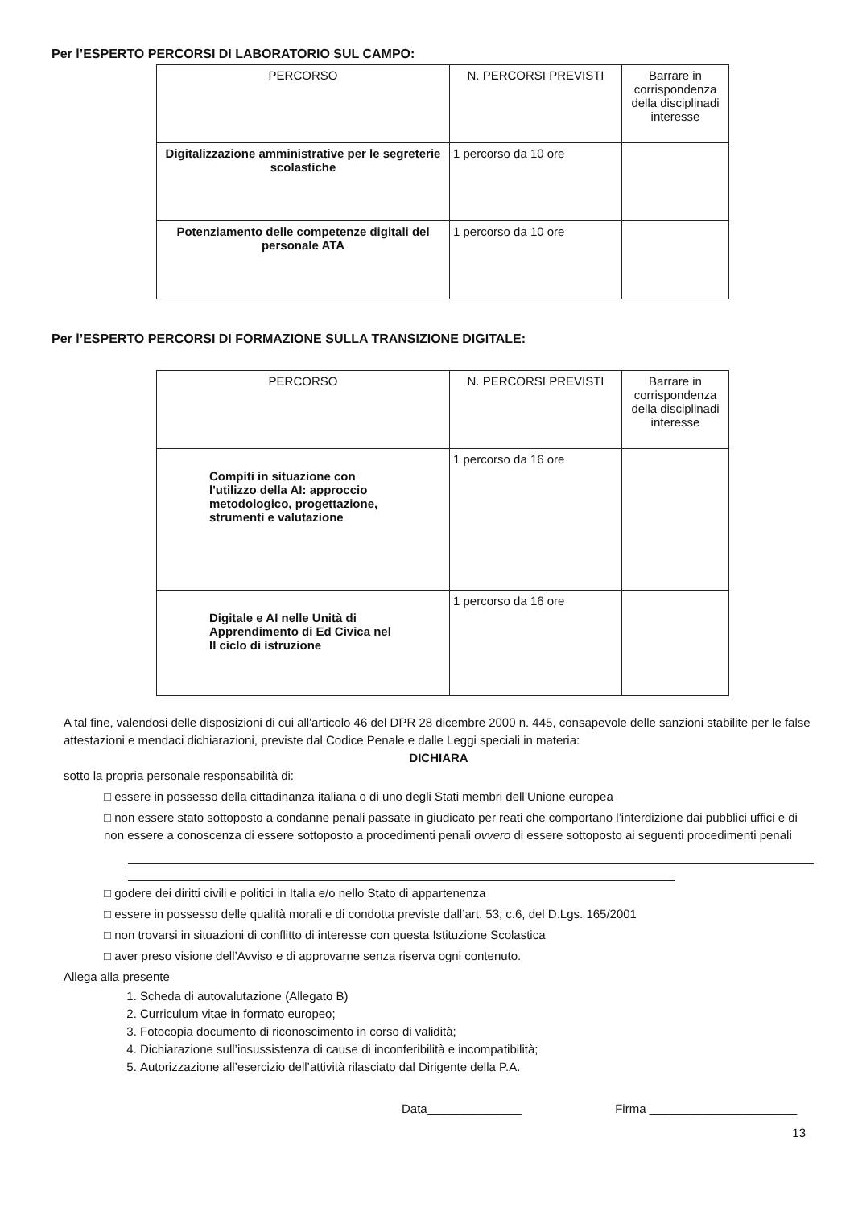Per l’ESPERTO PERCORSI DI LABORATORIO SUL CAMPO:
| PERCORSO | N. PERCORSI PREVISTI | Barrare in corrispondenza della disciplinadi interesse |
| --- | --- | --- |
| Digitalizzazione amministrative per le segreterie scolastiche | 1 percorso da 10 ore | |
| Potenziamento delle competenze digitali del personale ATA | 1 percorso da 10 ore | |
Per l’ESPERTO PERCORSI DI FORMAZIONE SULLA TRANSIZIONE DIGITALE:
| PERCORSO | N. PERCORSI PREVISTI | Barrare in corrispondenza della disciplinadi interesse |
| --- | --- | --- |
| Compiti in situazione con l'utilizzo della AI: approccio metodologico, progettazione, strumenti e valutazione | 1 percorso da 16 ore | |
| Digitale e AI nelle Unità di Apprendimento di Ed Civica nel II ciclo di istruzione | 1 percorso da 16 ore | |
A tal fine, valendosi delle disposizioni di cui all'articolo 46 del DPR 28 dicembre 2000 n. 445, consapevole delle sanzioni stabilite per le false attestazioni e mendaci dichiarazioni, previste dal Codice Penale e dalle Leggi speciali in materia:
DICHIARA
sotto la propria personale responsabilità di:
□ essere in possesso della cittadinanza italiana o di uno degli Stati membri dell’Unione europea
□ non essere stato sottoposto a condanne penali passate in giudicato per reati che comportano l’interdizione dai pubblici uffici e di non essere a conoscenza di essere sottoposto a procedimenti penali ovvero di essere sottoposto ai seguenti procedimenti penali
□ godere dei diritti civili e politici in Italia e/o nello Stato di appartenenza
□ essere in possesso delle qualità morali e di condotta previste dall’art. 53, c.6, del D.Lgs. 165/2001
□ non trovarsi in situazioni di conflitto di interesse con questa Istituzione Scolastica
□ aver preso visione dell’Avviso e di approvarne senza riserva ogni contenuto.
Allega alla presente
1. Scheda di autovalutazione (Allegato B)
2. Curriculum vitae in formato europeo;
3. Fotocopia documento di riconoscimento in corso di validità;
4. Dichiarazione sull’insussistenza di cause di inconferibilità e incompatibilità;
5. Autorizzazione all’esercizio dell’attività rilasciato dal Dirigente della P.A.
Data______________ Firma ______________________
13